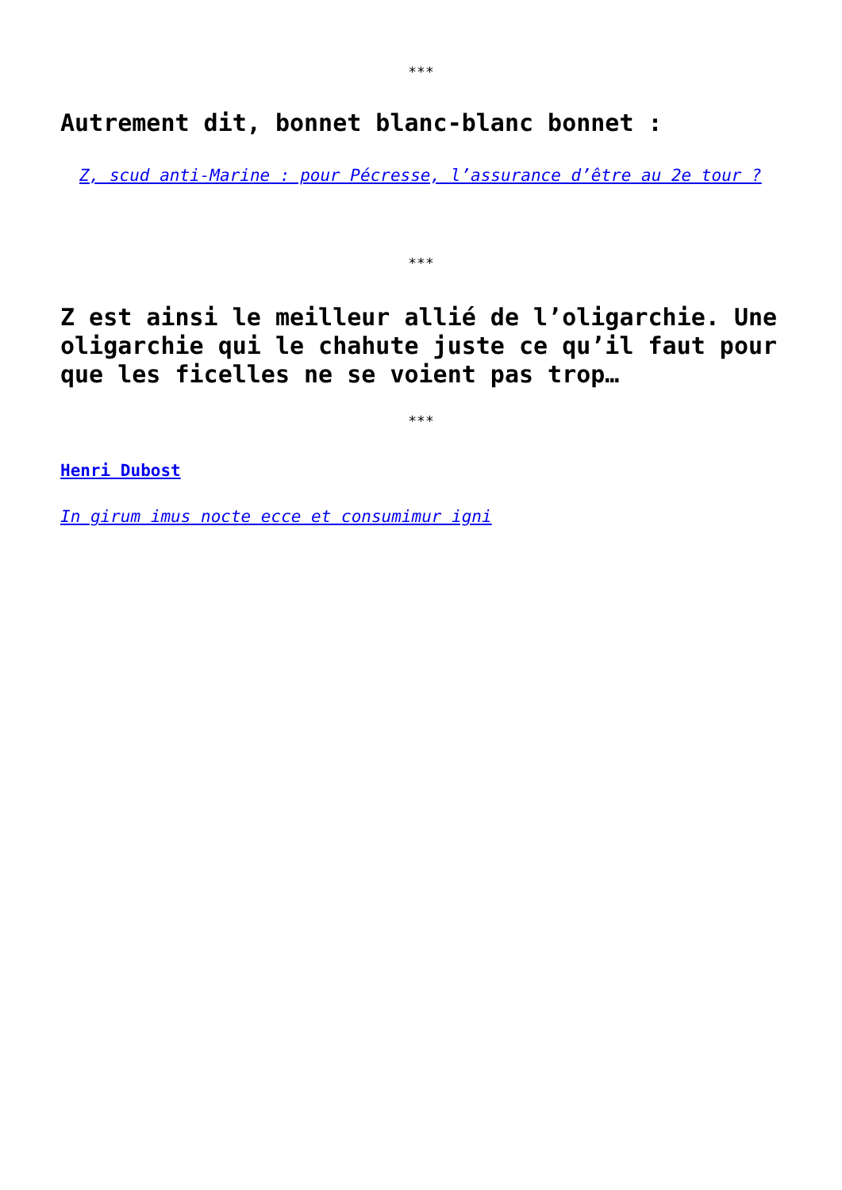***
Autrement dit, bonnet blanc-blanc bonnet :
Z, scud anti-Marine : pour Pécresse, l’assurance d’être au 2e tour ?
***
Z est ainsi le meilleur allié de l’oligarchie. Une oligarchie qui le chahute juste ce qu’il faut pour que les ficelles ne se voient pas trop…
***
Henri Dubost
In girum imus nocte ecce et consumimur igni